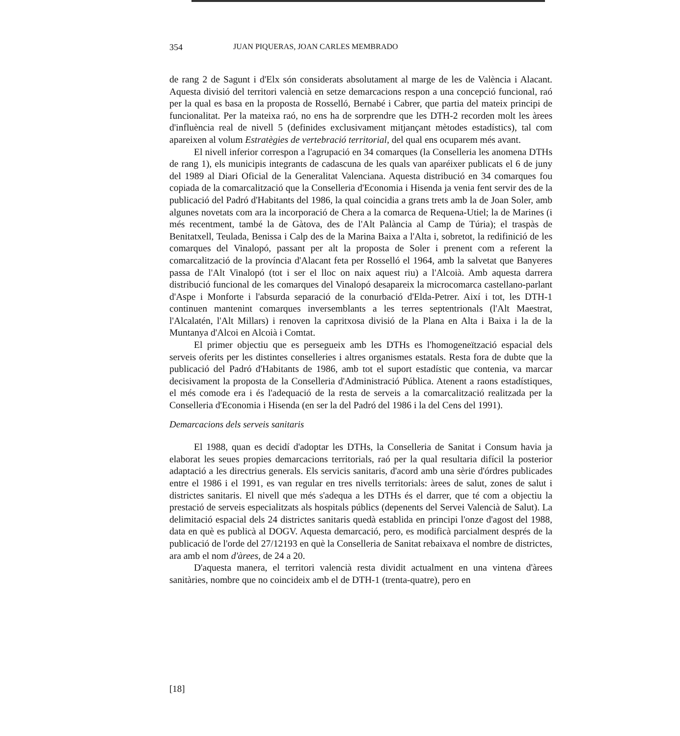354 JUAN PIQUERAS, JOAN CARLES MEMBRADO
de rang 2 de Sagunt i d'Elx són considerats absolutament al marge de les de València i Alacant. Aquesta divisió del territori valencià en setze demarcacions respon a una concepció funcional, raó per la qual es basa en la proposta de Rosselló, Bernabé i Cabrer, que partia del mateix principi de funcionalitat. Per la mateixa raó, no ens ha de sorprendre que les DTH-2 recorden molt les àrees d'influència real de nivell 5 (definides exclusivament mitjançant mètodes estadístics), tal com apareixen al volum Estratègies de vertebració territorial, del qual ens ocuparem més avant.
El nivell inferior correspon a l'agrupació en 34 comarques (la Conselleria les anomena DTHs de rang 1), els municipis integrants de cadascuna de les quals van aparéixer publicats el 6 de juny del 1989 al Diari Oficial de la Generalitat Valenciana. Aquesta distribució en 34 comarques fou copiada de la comarcalització que la Conselleria d'Economia i Hisenda ja venia fent servir des de la publicació del Padró d'Habitants del 1986, la qual coincidia a grans trets amb la de Joan Soler, amb algunes novetats com ara la incorporació de Chera a la comarca de Requena-Utiel; la de Marines (i més recentment, també la de Gàtova, des de l'Alt Palància al Camp de Túria); el traspàs de Benitatxell, Teulada, Benissa i Calp des de la Marina Baixa a l'Alta i, sobretot, la redifinició de les comarques del Vinalopó, passant per alt la proposta de Soler i prenent com a referent la comarcalització de la província d'Alacant feta per Rosselló el 1964, amb la salvetat que Banyeres passa de l'Alt Vinalopó (tot i ser el lloc on naix aquest riu) a l'Alcoià. Amb aquesta darrera distribució funcional de les comarques del Vinalopó desapareix la microcomarca castellano-parlant d'Aspe i Monforte i l'absurda separació de la conurbació d'Elda-Petrer. Així i tot, les DTH-1 continuen mantenint comarques inversemblants a les terres septentrionals (l'Alt Maestrat, l'Alcalatén, l'Alt Millars) i renoven la capritxosa divisió de la Plana en Alta i Baixa i la de la Muntanya d'Alcoi en Alcoià i Comtat.
El primer objectiu que es persegueix amb les DTHs es l'homogeneïtzació espacial dels serveis oferits per les distintes conselleries i altres organismes estatals. Resta fora de dubte que la publicació del Padró d'Habitants de 1986, amb tot el suport estadístic que contenia, va marcar decisivament la proposta de la Conselleria d'Administració Pública. Atenent a raons estadístiques, el més comode era i és l'adequació de la resta de serveis a la comarcalització realitzada per la Conselleria d'Economia i Hisenda (en ser la del Padró del 1986 i la del Cens del 1991).
Demarcacions dels serveis sanitaris
El 1988, quan es decidí d'adoptar les DTHs, la Conselleria de Sanitat i Consum havia ja elaborat les seues propies demarcacions territorials, raó per la qual resultaria difícil la posterior adaptació a les directrius generals. Els servicis sanitaris, d'acord amb una sèrie d'órdres publicades entre el 1986 i el 1991, es van regular en tres nivells territorials: àrees de salut, zones de salut i districtes sanitaris. El nivell que més s'adequa a les DTHs és el darrer, que té com a objectiu la prestació de serveis especialitzats als hospitals públics (depenents del Servei Valencià de Salut). La delimitació espacial dels 24 districtes sanitaris quedà establida en principi l'onze d'agost del 1988, data en què es publicà al DOGV. Aquesta demarcació, pero, es modificà parcialment després de la publicació de l'orde del 27/12193 en què la Conselleria de Sanitat rebaixava el nombre de districtes, ara amb el nom d'àrees, de 24 a 20.
D'aquesta manera, el territori valencià resta dividit actualment en una vintena d'àrees sanitàries, nombre que no coincideix amb el de DTH-1 (trenta-quatre), pero en
[18]